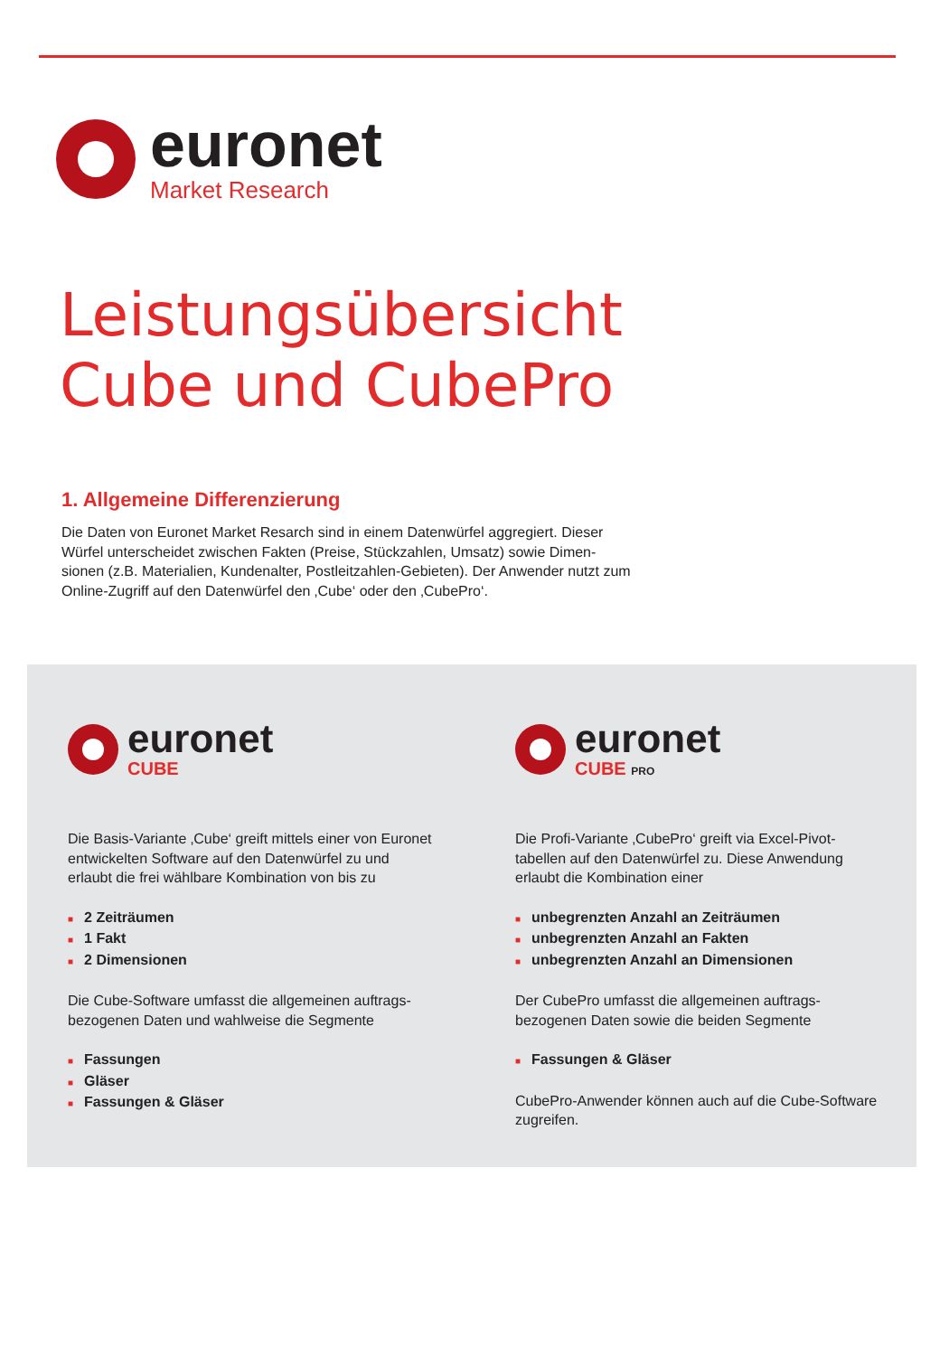euronet
Market Research
Leistungsübersicht
Cube und CubePro
1. Allgemeine Differenzierung
Die Daten von Euronet Market Resarch sind in einem Datenwürfel aggregiert. Dieser Würfel unterscheidet zwischen Fakten (Preise, Stückzahlen, Umsatz) sowie Dimen-sionen (z.B. Materialien, Kundenalter, Postleitzahlen-Gebieten). Der Anwender nutzt zum Online-Zugriff auf den Datenwürfel den ‚Cube‘ oder den ‚CubePro‘.
euronet
CUBE
Die Basis-Variante ‚Cube‘ greift mittels einer von Euronet entwickelten Software auf den Datenwürfel zu und erlaubt die frei wählbare Kombination von bis zu
■ 2 Zeiträumen
■ 1 Fakt
■ 2 Dimensionen
Die Cube-Software umfasst die allgemeinen auftrags-bezogenen Daten und wahlweise die Segmente
■ Fassungen
■ Gläser
■ Fassungen & Gläser
euronet
CUBE PRO
Die Profi-Variante ‚CubePro‘ greift via Excel-Pivot-tabellen auf den Datenwürfel zu. Diese Anwendung erlaubt die Kombination einer
■ unbegrenzten Anzahl an Zeiträumen
■ unbegrenzten Anzahl an Fakten
■ unbegrenzten Anzahl an Dimensionen
Der CubePro umfasst die allgemeinen auftrags-bezogenen Daten sowie die beiden Segmente
■ Fassungen & Gläser
CubePro-Anwender können auch auf die Cube-Software zugreifen.